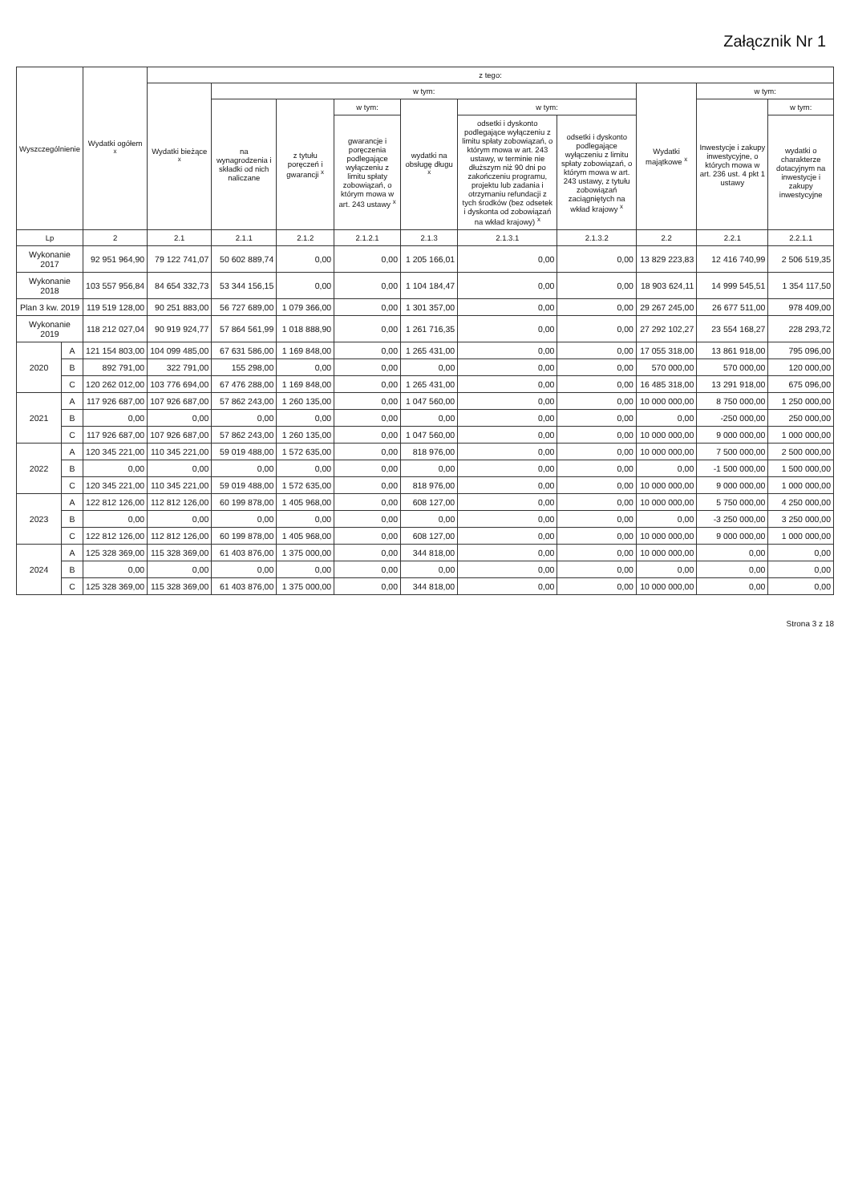Załącznik Nr 1
| Wyszczególnienie | | Wydatki ogółem <sup>x</sup> | z tego: | | | | | | | | | |
| --- | --- | --- | --- | --- | --- | --- | --- | --- | --- | --- | --- | --- |
| | | | Wydatki bieżące <sup>x</sup> | w tym: | | | | | | Wydatki majątkowe <sup>x</sup> | w tym: | |
| | | | | na wynagrodzenia i składki od nich naliczane | z tytułu poręczeń i gwarancji <sup>x</sup> | w tym: | wydatki na obsługę długu <sup>x</sup> | w tym: | | | Inwestycje i zakupy inwestycyjne, o których mowa w art. 236 ust. 4 pkt 1 ustawy | w tym: |
| | | | | | | gwarancje i poręczenia podlegające wyłączeniu z limitu spłaty zobowiązań, o którym mowa w art. 243 ustawy <sup>x</sup> | | odsetki i dyskonto podlegające wyłączeniu z limitu spłaty zobowiązań, o którym mowa w art. 243 ustawy, w terminie nie dłuższym niż 90 dni po zakończeniu programu, projektu lub zadania i otrzymaniu refundacji z tych środków (bez odsetek i dyskonta od zobowiązań na wkład krajowy) <sup>x</sup> | odsetki i dyskonto podlegające wyłączeniu z limitu spłaty zobowiązań, o którym mowa w art. 243 ustawy, z tytułu zobowiązań zaciągniętych na wkład krajowy <sup>x</sup> | | | wydatki o charakterze dotacyjnym na inwestycje i zakupy inwestycyjne |
| Lp | | 2 | 2.1 | 2.1.1 | 2.1.2 | 2.1.2.1 | 2.1.3 | 2.1.3.1 | 2.1.3.2 | 2.2 | 2.2.1 | 2.2.1.1 |
| Wykonanie 2017 | | 92 951 964,90 | 79 122 741,07 | 50 602 889,74 | 0,00 | 0,00 | 1 205 166,01 | 0,00 | 0,00 | 13 829 223,83 | 12 416 740,99 | 2 506 519,35 |
| Wykonanie 2018 | | 103 557 956,84 | 84 654 332,73 | 53 344 156,15 | 0,00 | 0,00 | 1 104 184,47 | 0,00 | 0,00 | 18 903 624,11 | 14 999 545,51 | 1 354 117,50 |
| Plan 3 kw. 2019 | | 119 519 128,00 | 90 251 883,00 | 56 727 689,00 | 1 079 366,00 | 0,00 | 1 301 357,00 | 0,00 | 0,00 | 29 267 245,00 | 26 677 511,00 | 978 409,00 |
| Wykonanie 2019 | | 118 212 027,04 | 90 919 924,77 | 57 864 561,99 | 1 018 888,90 | 0,00 | 1 261 716,35 | 0,00 | 0,00 | 27 292 102,27 | 23 554 168,27 | 228 293,72 |
| 2020 | A | 121 154 803,00 | 104 099 485,00 | 67 631 586,00 | 1 169 848,00 | 0,00 | 1 265 431,00 | 0,00 | 0,00 | 17 055 318,00 | 13 861 918,00 | 795 096,00 |
| | B | 892 791,00 | 322 791,00 | 155 298,00 | 0,00 | 0,00 | 0,00 | 0,00 | 0,00 | 570 000,00 | 570 000,00 | 120 000,00 |
| | C | 120 262 012,00 | 103 776 694,00 | 67 476 288,00 | 1 169 848,00 | 0,00 | 1 265 431,00 | 0,00 | 0,00 | 16 485 318,00 | 13 291 918,00 | 675 096,00 |
| 2021 | A | 117 926 687,00 | 107 926 687,00 | 57 862 243,00 | 1 260 135,00 | 0,00 | 1 047 560,00 | 0,00 | 0,00 | 10 000 000,00 | 8 750 000,00 | 1 250 000,00 |
| | B | 0,00 | 0,00 | 0,00 | 0,00 | 0,00 | 0,00 | 0,00 | 0,00 | 0,00 | -250 000,00 | 250 000,00 |
| | C | 117 926 687,00 | 107 926 687,00 | 57 862 243,00 | 1 260 135,00 | 0,00 | 1 047 560,00 | 0,00 | 0,00 | 10 000 000,00 | 9 000 000,00 | 1 000 000,00 |
| 2022 | A | 120 345 221,00 | 110 345 221,00 | 59 019 488,00 | 1 572 635,00 | 0,00 | 818 976,00 | 0,00 | 0,00 | 10 000 000,00 | 7 500 000,00 | 2 500 000,00 |
| | B | 0,00 | 0,00 | 0,00 | 0,00 | 0,00 | 0,00 | 0,00 | 0,00 | 0,00 | -1 500 000,00 | 1 500 000,00 |
| | C | 120 345 221,00 | 110 345 221,00 | 59 019 488,00 | 1 572 635,00 | 0,00 | 818 976,00 | 0,00 | 0,00 | 10 000 000,00 | 9 000 000,00 | 1 000 000,00 |
| 2023 | A | 122 812 126,00 | 112 812 126,00 | 60 199 878,00 | 1 405 968,00 | 0,00 | 608 127,00 | 0,00 | 0,00 | 10 000 000,00 | 5 750 000,00 | 4 250 000,00 |
| | B | 0,00 | 0,00 | 0,00 | 0,00 | 0,00 | 0,00 | 0,00 | 0,00 | 0,00 | -3 250 000,00 | 3 250 000,00 |
| | C | 122 812 126,00 | 112 812 126,00 | 60 199 878,00 | 1 405 968,00 | 0,00 | 608 127,00 | 0,00 | 0,00 | 10 000 000,00 | 9 000 000,00 | 1 000 000,00 |
| 2024 | A | 125 328 369,00 | 115 328 369,00 | 61 403 876,00 | 1 375 000,00 | 0,00 | 344 818,00 | 0,00 | 0,00 | 10 000 000,00 | 0,00 | 0,00 |
| | B | 0,00 | 0,00 | 0,00 | 0,00 | 0,00 | 0,00 | 0,00 | 0,00 | 0,00 | 0,00 | 0,00 |
| | C | 125 328 369,00 | 115 328 369,00 | 61 403 876,00 | 1 375 000,00 | 0,00 | 344 818,00 | 0,00 | 0,00 | 10 000 000,00 | 0,00 | 0,00 |
Strona 3 z 18